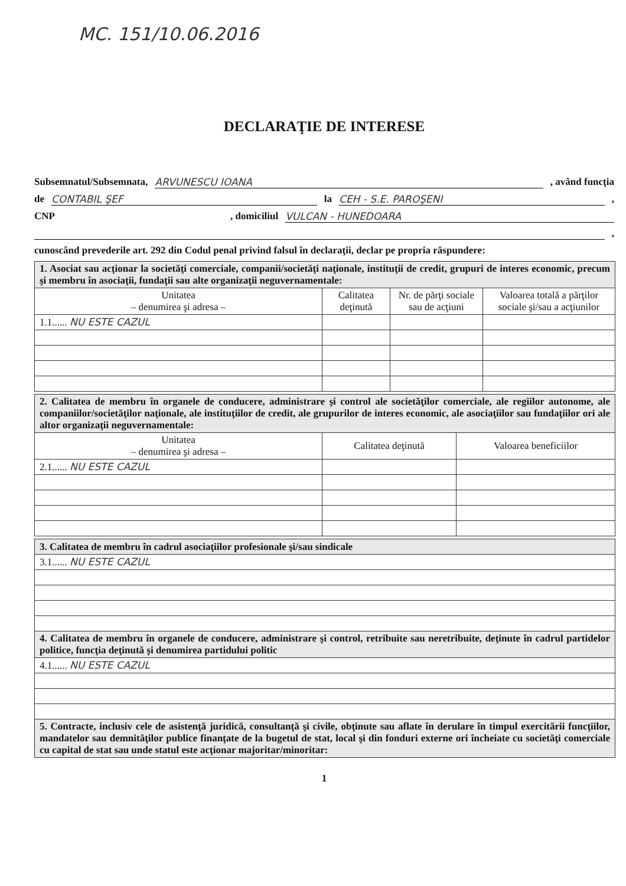MC. 151/10.06.2016
DECLARAŢIE DE INTERESE
Subsemnatul/Subsemnata, ARVUNESCU IOANA, având funcţia
de CONTABIL ŞEF la CEH - S.E. PAROŞENI,
CNP, domiciliul VULCAN - HUNEDOARA
,
cunoscând prevederile art. 292 din Codul penal privind falsul în declaraţii, declar pe propria răspundere:
| 1. Asociat sau acţionar la societăţi comerciale, companii/societăţi naţionale, instituţii de credit, grupuri de interes economic, precum şi membru în asociaţii, fundaţii sau alte organizaţii neguvernamentale: | | | |
| Unitatea – denumirea şi adresa – | Calitatea deţinută | Nr. de părţi sociale sau de acţiuni | Valoarea totală a părţilor sociale şi/sau a acţiunilor |
| 1.1...... NU ESTE CAZUL | | | |
| 2. Calitatea de membru în organele de conducere, administrare şi control ale societăţilor comerciale, ale regiilor autonome, ale companiilor/societăţilor naţionale, ale instituţiilor de credit, ale grupurilor de interes economic, ale asociaţiilor sau fundaţiilor ori ale altor organizaţii neguvernamentale: | | |
| Unitatea – denumirea şi adresa – | Calitatea deţinută | Valoarea beneficiilor |
| 2.1...... NU ESTE CAZUL | | |
| 3. Calitatea de membru în cadrul asociaţiilor profesionale şi/sau sindicale |
| 3.1...... NU ESTE CAZUL |
| 4. Calitatea de membru în organele de conducere, administrare şi control, retribuite sau neretribuite, deţinute în cadrul partidelor politice, funcţia deţinută şi denumirea partidului politic |
| 4.1...... NU ESTE CAZUL |
| 5. Contracte, inclusiv cele de asistenţă juridică, consultanţă şi civile, obţinute sau aflate în derulare în timpul exercitării funcţiilor, mandatelor sau demnităţilor publice finanţate de la bugetul de stat, local şi din fonduri externe ori încheiate cu societăţi comerciale cu capital de stat sau unde statul este acţionar majoritar/minoritar: |
1